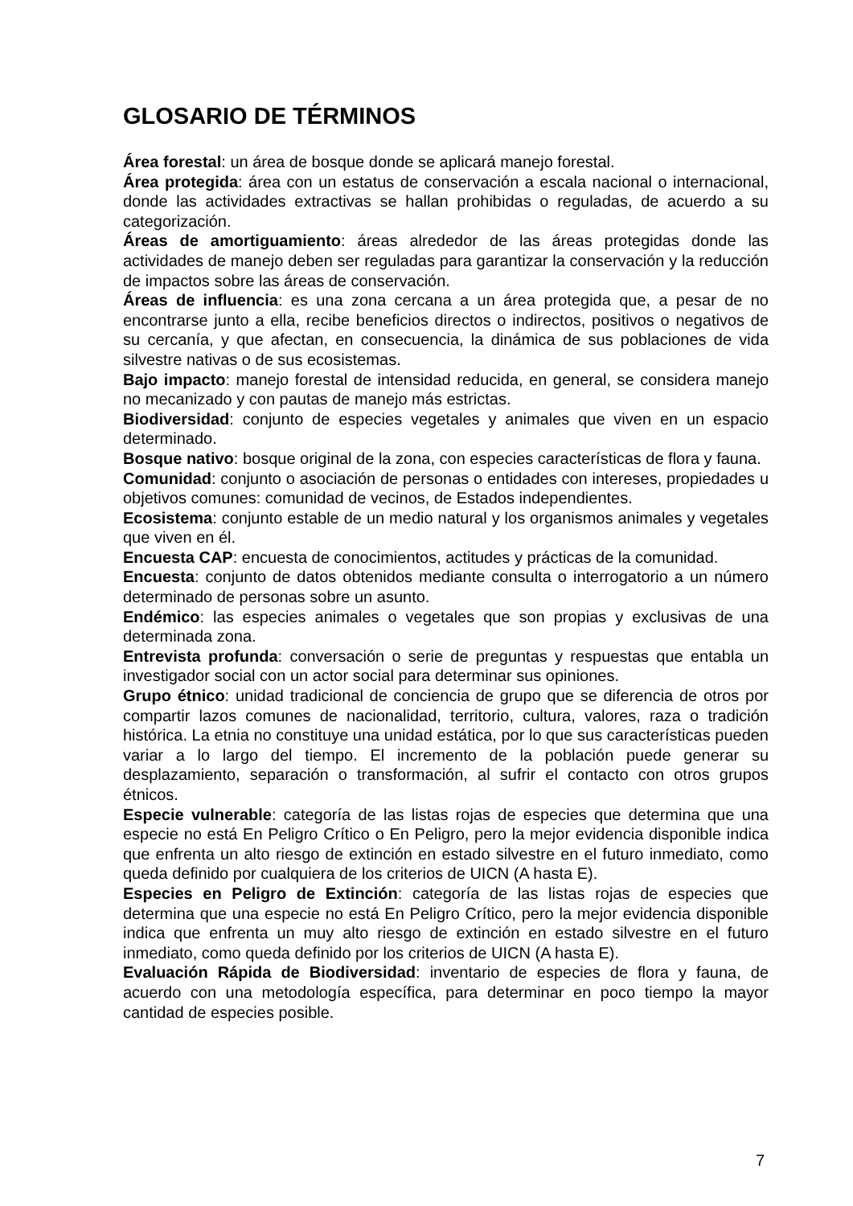GLOSARIO DE TÉRMINOS
Área forestal: un área de bosque donde se aplicará manejo forestal.
Área protegida: área con un estatus de conservación a escala nacional o internacional, donde las actividades extractivas se hallan prohibidas o reguladas, de acuerdo a su categorización.
Áreas de amortiguamiento: áreas alrededor de las áreas protegidas donde las actividades de manejo deben ser reguladas para garantizar la conservación y la reducción de impactos sobre las áreas de conservación.
Áreas de influencia: es una zona cercana a un área protegida que, a pesar de no encontrarse junto a ella, recibe beneficios directos o indirectos, positivos o negativos de su cercanía, y que afectan, en consecuencia, la dinámica de sus poblaciones de vida silvestre nativas o de sus ecosistemas.
Bajo impacto: manejo forestal de intensidad reducida, en general, se considera manejo no mecanizado y con pautas de manejo más estrictas.
Biodiversidad: conjunto de especies vegetales y animales que viven en un espacio determinado.
Bosque nativo: bosque original de la zona, con especies características de flora y fauna.
Comunidad: conjunto o asociación de personas o entidades con intereses, propiedades u objetivos comunes: comunidad de vecinos, de Estados independientes.
Ecosistema: conjunto estable de un medio natural y los organismos animales y vegetales que viven en él.
Encuesta CAP: encuesta de conocimientos, actitudes y prácticas de la comunidad.
Encuesta: conjunto de datos obtenidos mediante consulta o interrogatorio a un número determinado de personas sobre un asunto.
Endémico: las especies animales o vegetales que son propias y exclusivas de una determinada zona.
Entrevista profunda: conversación o serie de preguntas y respuestas que entabla un investigador social con un actor social para determinar sus opiniones.
Grupo étnico: unidad tradicional de conciencia de grupo que se diferencia de otros por compartir lazos comunes de nacionalidad, territorio, cultura, valores, raza o tradición histórica. La etnia no constituye una unidad estática, por lo que sus características pueden variar a lo largo del tiempo. El incremento de la población puede generar su desplazamiento, separación o transformación, al sufrir el contacto con otros grupos étnicos.
Especie vulnerable: categoría de las listas rojas de especies que determina que una especie no está En Peligro Crítico o En Peligro, pero la mejor evidencia disponible indica que enfrenta un alto riesgo de extinción en estado silvestre en el futuro inmediato, como queda definido por cualquiera de los criterios de UICN (A hasta E).
Especies en Peligro de Extinción: categoría de las listas rojas de especies que determina que una especie no está En Peligro Crítico, pero la mejor evidencia disponible indica que enfrenta un muy alto riesgo de extinción en estado silvestre en el futuro inmediato, como queda definido por los criterios de UICN (A hasta E).
Evaluación Rápida de Biodiversidad: inventario de especies de flora y fauna, de acuerdo con una metodología específica, para determinar en poco tiempo la mayor cantidad de especies posible.
7